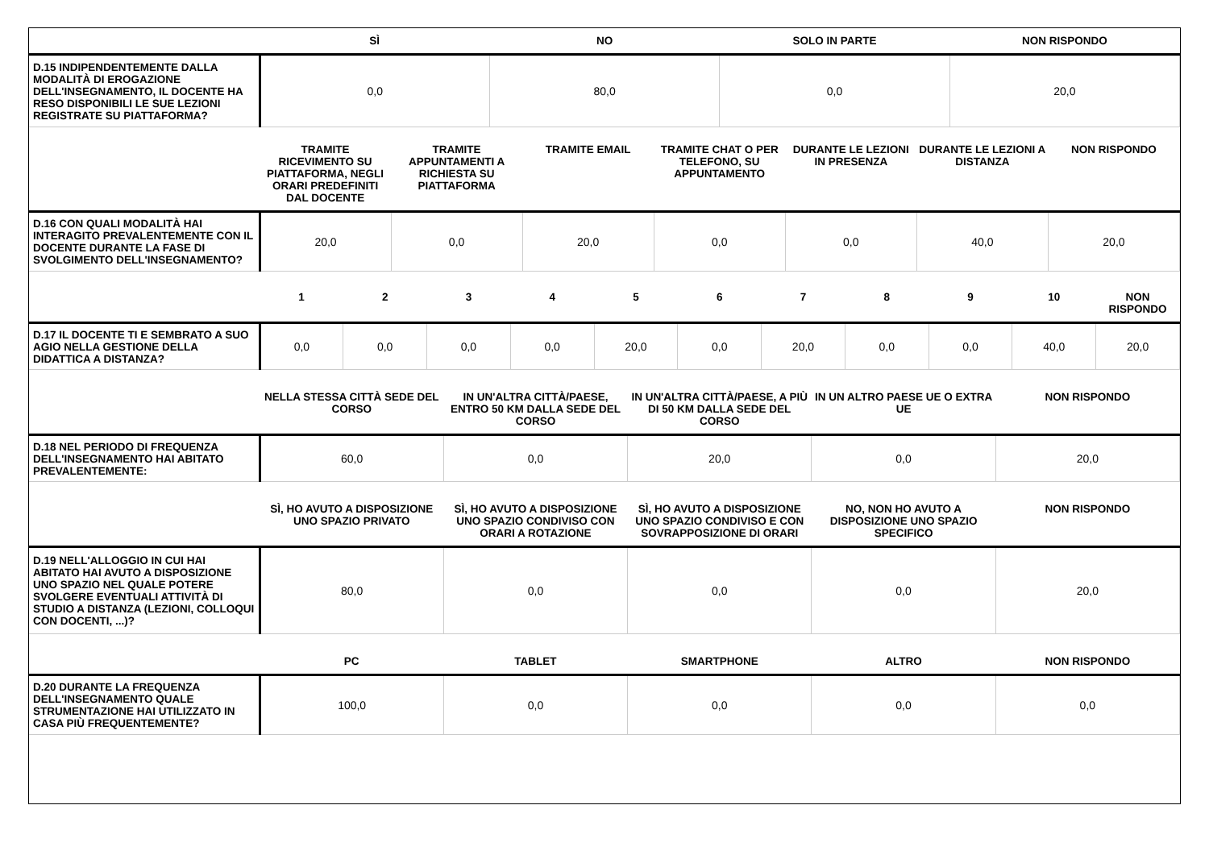| | SÌ | NO | SOLO IN PARTE | NON RISPONDO |
| --- | --- | --- | --- | --- |
| D.15 INDIPENDENTEMENTE DALLA MODALITÀ DI EROGAZIONE DELL'INSEGNAMENTO, IL DOCENTE HA RESO DISPONIBILI LE SUE LEZIONI REGISTRATE SU PIATTAFORMA? | 0,0 | 80,0 | 0,0 | 20,0 |
| | TRAMITE RICEVIMENTO SU PIATTAFORMA, NEGLI ORARI PREDEFINITI DAL DOCENTE | TRAMITE APPUNTAMENTI A RICHIESTA SU PIATTAFORMA | TRAMITE EMAIL | TRAMITE CHAT O PER TELEFONO, SU APPUNTAMENTO | DURANTE LE LEZIONI IN PRESENZA | DURANTE LE LEZIONI A DISTANZA | NON RISPONDO |
| --- | --- | --- | --- | --- | --- | --- | --- |
| D.16 CON QUALI MODALITÀ HAI INTERAGITO PREVALENTEMENTE CON IL DOCENTE DURANTE LA FASE DI SVOLGIMENTO DELL'INSEGNAMENTO? | 20,0 | 0,0 | 20,0 | 0,0 | 0,0 | 40,0 | 20,0 |
| | 1 | 2 | 3 | 4 | 5 | 6 | 7 | 8 | 9 | 10 | NON RISPONDO |
| --- | --- | --- | --- | --- | --- | --- | --- | --- | --- | --- | --- |
| D.17 IL DOCENTE TI E SEMBRATO A SUO AGIO NELLA GESTIONE DELLA DIDATTICA A DISTANZA? | 0,0 | 0,0 | 0,0 | 0,0 | 20,0 | 0,0 | 20,0 | 0,0 | 0,0 | 40,0 | 20,0 |
| | NELLA STESSA CITTÀ SEDE DEL CORSO | IN UN'ALTRA CITTÀ/PAESE, ENTRO 50 KM DALLA SEDE DEL CORSO | IN UN'ALTRA CITTÀ/PAESE, A PIÙ DI 50 KM DALLA SEDE DEL CORSO | IN UN ALTRO PAESE UE O EXTRA UE | NON RISPONDO |
| --- | --- | --- | --- | --- | --- |
| D.18 NEL PERIODO DI FREQUENZA DELL'INSEGNAMENTO HAI ABITATO PREVALENTEMENTE: | 60,0 | 0,0 | 20,0 | 0,0 | 20,0 |
| | SÌ, HO AVUTO A DISPOSIZIONE UNO SPAZIO PRIVATO | SÌ, HO AVUTO A DISPOSIZIONE UNO SPAZIO CONDIVISO CON ORARI A ROTAZIONE | SÌ, HO AVUTO A DISPOSIZIONE UNO SPAZIO CONDIVISO E CON SOVRAPPOSIZIONE DI ORARI | NO, NON HO AVUTO A DISPOSIZIONE UNO SPAZIO SPECIFICO | NON RISPONDO |
| --- | --- | --- | --- | --- | --- |
| D.19 NELL'ALLOGGIO IN CUI HAI ABITATO HAI AVUTO A DISPOSIZIONE UNO SPAZIO NEL QUALE POTERE SVOLGERE EVENTUALI ATTIVITÀ DI STUDIO A DISTANZA (LEZIONI, COLLOQUI CON DOCENTI, ...)? | 80,0 | 0,0 | 0,0 | 0,0 | 20,0 |
| | PC | TABLET | SMARTPHONE | ALTRO | NON RISPONDO |
| --- | --- | --- | --- | --- | --- |
| D.20 DURANTE LA FREQUENZA DELL'INSEGNAMENTO QUALE STRUMENTAZIONE HAI UTILIZZATO IN CASA PIÙ FREQUENTEMENTE? | 100,0 | 0,0 | 0,0 | 0,0 | 0,0 |